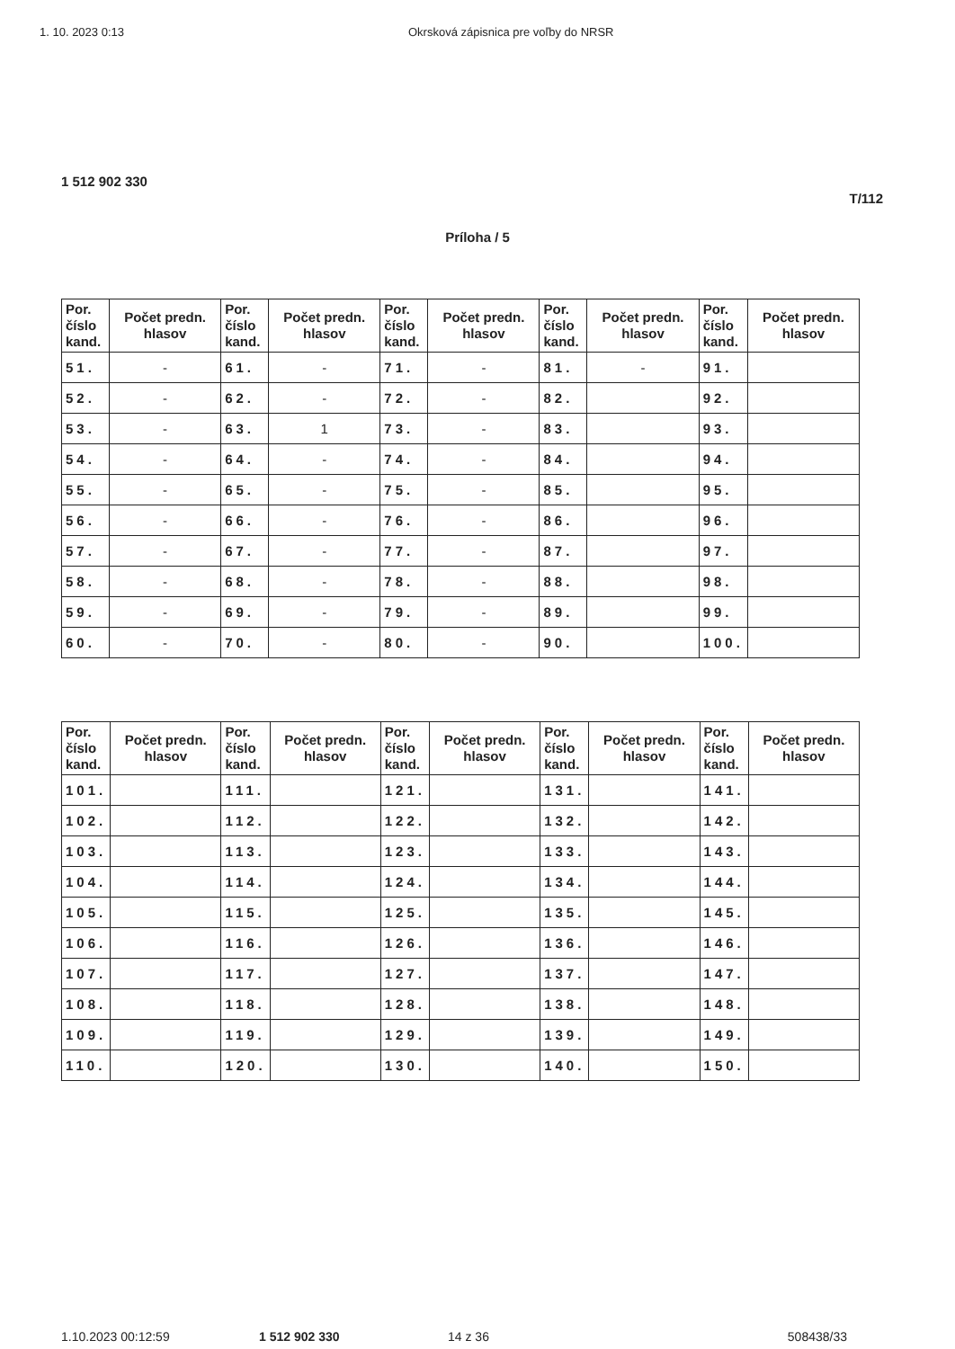1. 10. 2023 0:13 Okrsková zápisnica pre voľby do NRSR
1 512 902 330
T/112
Príloha / 5
| Por. číslo kand. | Počet predn. hlasov | Por. číslo kand. | Počet predn. hlasov | Por. číslo kand. | Počet predn. hlasov | Por. číslo kand. | Počet predn. hlasov | Por. číslo kand. | Počet predn. hlasov |
| --- | --- | --- | --- | --- | --- | --- | --- | --- | --- |
| 51. | - | 61. | - | 71. | - | 81. | - | 91. | |
| 52. | - | 62. | - | 72. | - | 82. | | 92. | |
| 53. | - | 63. | 1 | 73. | - | 83. | | 93. | |
| 54. | - | 64. | - | 74. | - | 84. | | 94. | |
| 55. | - | 65. | - | 75. | - | 85. | | 95. | |
| 56. | - | 66. | - | 76. | - | 86. | | 96. | |
| 57. | - | 67. | - | 77. | - | 87. | | 97. | |
| 58. | - | 68. | - | 78. | - | 88. | | 98. | |
| 59. | - | 69. | - | 79. | - | 89. | | 99. | |
| 60. | - | 70. | - | 80. | - | 90. | | 100. | |
| Por. číslo kand. | Počet predn. hlasov | Por. číslo kand. | Počet predn. hlasov | Por. číslo kand. | Počet predn. hlasov | Por. číslo kand. | Počet predn. hlasov | Por. číslo kand. | Počet predn. hlasov |
| --- | --- | --- | --- | --- | --- | --- | --- | --- | --- |
| 101. | | 111. | | 121. | | 131. | | 141. | |
| 102. | | 112. | | 122. | | 132. | | 142. | |
| 103. | | 113. | | 123. | | 133. | | 143. | |
| 104. | | 114. | | 124. | | 134. | | 144. | |
| 105. | | 115. | | 125. | | 135. | | 145. | |
| 106. | | 116. | | 126. | | 136. | | 146. | |
| 107. | | 117. | | 127. | | 137. | | 147. | |
| 108. | | 118. | | 128. | | 138. | | 148. | |
| 109. | | 119. | | 129. | | 139. | | 149. | |
| 110. | | 120. | | 130. | | 140. | | 150. | |
1.10.2023 00:12:59 1 512 902 330 14 z 36 508438/33